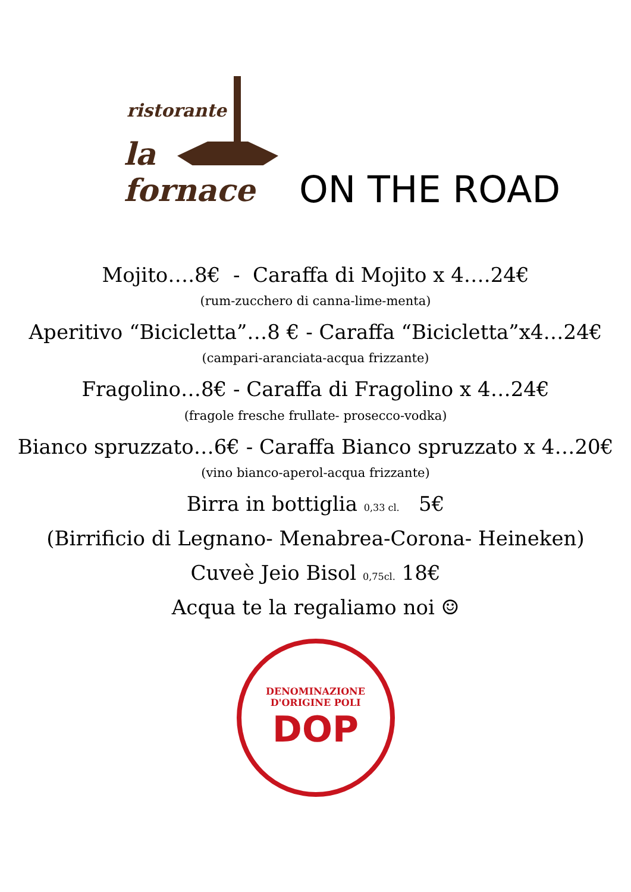ristorante
la fornace
ON THE ROAD
Mojito….8€ - Caraffa di Mojito x 4….24€
(rum-zucchero di canna-lime-menta)
Aperitivo “Bicicletta”…8 € - Caraffa “Bicicletta”x4…24€
(campari-aranciata-acqua frizzante)
Fragolino…8€ - Caraffa di Fragolino x 4…24€
(fragole fresche frullate- prosecco-vodka)
Bianco spruzzato…6€ - Caraffa Bianco spruzzato x 4…20€
(vino bianco-aperol-acqua frizzante)
Birra in bottiglia 0,33 cl. 5€
(Birrificio di Legnano- Menabrea-Corona- Heineken)
Cuveè Jeio Bisol 0,75cl. 18€
Acqua te la regaliamo noi ☺
DENOMINAZIONE D'ORIGINE POLI
DOP